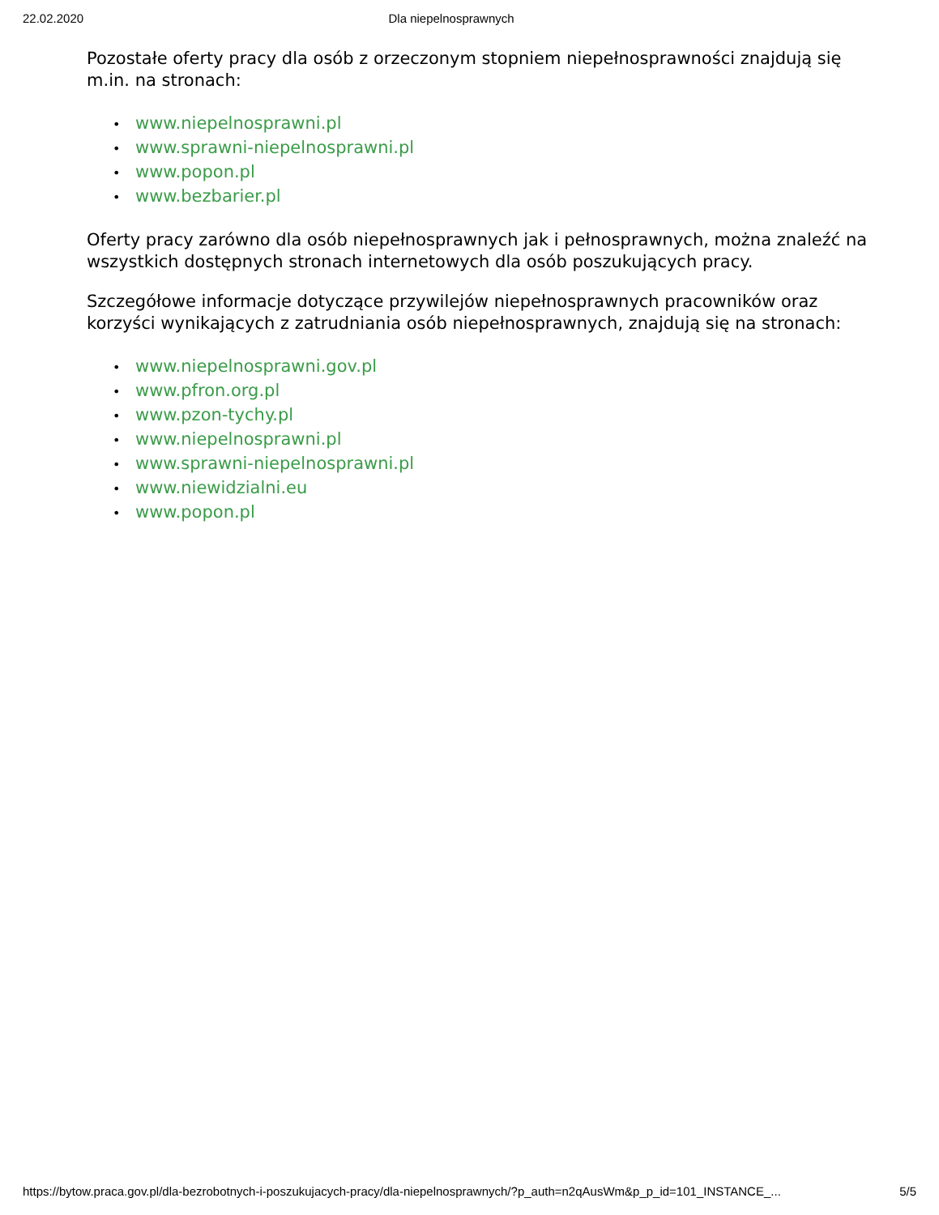22.02.2020 Dla niepelnosprawnych
Pozostałe oferty pracy dla osób z orzeczonym stopniem niepełnosprawności znajdują się m.in. na stronach:
• www.niepelnosprawni.pl
• www.sprawni-niepelnosprawni.pl
• www.popon.pl
• www.bezbarier.pl
Oferty pracy zarówno dla osób niepełnosprawnych jak i pełnosprawnych, można znaleźć na wszystkich dostępnych stronach internetowych dla osób poszukujących pracy.
Szczegółowe informacje dotyczące przywilejów niepełnosprawnych pracowników oraz korzyści wynikających z zatrudniania osób niepełnosprawnych, znajdują się na stronach:
• www.niepelnosprawni.gov.pl
• www.pfron.org.pl
• www.pzon-tychy.pl
• www.niepelnosprawni.pl
• www.sprawni-niepelnosprawni.pl
• www.niewidzialni.eu
• www.popon.pl
https://bytow.praca.gov.pl/dla-bezrobotnych-i-poszukujacych-pracy/dla-niepelnosprawnych/?p_auth=n2qAusWm&p_p_id=101_INSTANCE_... 5/5